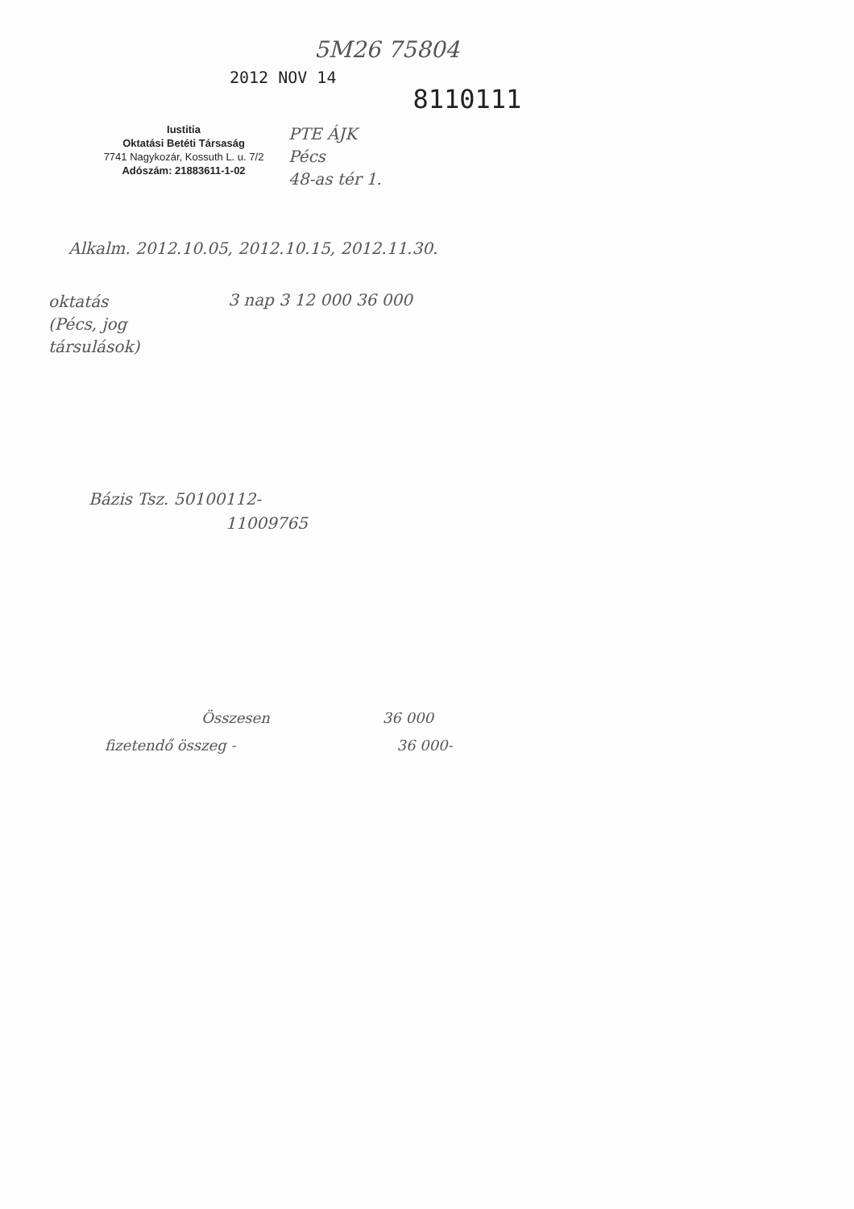5M26 75804
2012 NOV 14
8110111
Iustitia
Oktatási Betéti Társaság
7741 Nagykozár, Kossuth L. u. 7/2
Adószám: 21883611-1-02
PTE ÁJK
Pécs
48-as tér 1.
Alkalm. 2012.10.05, 2012.10.15, 2012.11.30.
oktatás
(Pécs, jog
társulások)
3 nap 3 12 000 36 000
Bázis Tsz. 50100112-
11009765
Összesen 36 000
fizetendő összeg - 36 000-